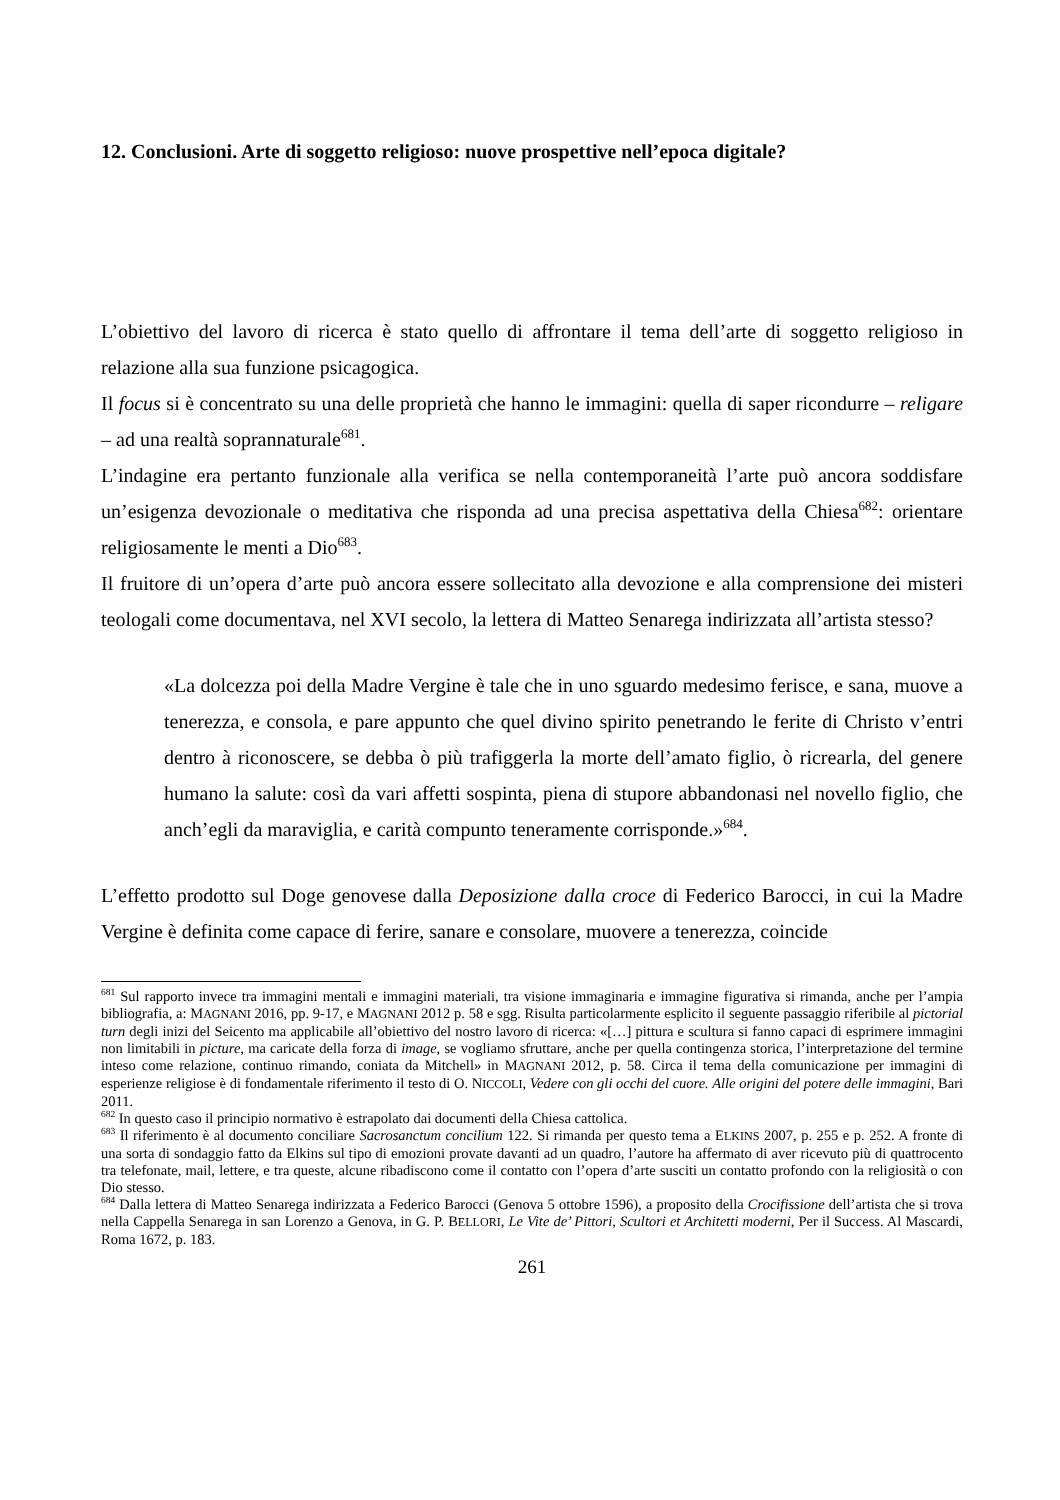12. Conclusioni. Arte di soggetto religioso: nuove prospettive nell’epoca digitale?
L’obiettivo del lavoro di ricerca è stato quello di affrontare il tema dell’arte di soggetto religioso in relazione alla sua funzione psicagogica.
Il focus si è concentrato su una delle proprietà che hanno le immagini: quella di saper ricondurre – religare – ad una realtà soprannaturale<sup>681</sup>.
L’indagine era pertanto funzionale alla verifica se nella contemporaneità l’arte può ancora soddisfare un’esigenza devozionale o meditativa che risponda ad una precisa aspettativa della Chiesa<sup>682</sup>: orientare religiosamente le menti a Dio<sup>683</sup>.
Il fruitore di un’opera d’arte può ancora essere sollecitato alla devozione e alla comprensione dei misteri teologali come documentava, nel XVI secolo, la lettera di Matteo Senarega indirizzata all’artista stesso?
«La dolcezza poi della Madre Vergine è tale che in uno sguardo medesimo ferisce, e sana, muove a tenerezza, e consola, e pare appunto che quel divino spirito penetrando le ferite di Christo v’entri dentro à riconoscere, se debba ò più trafiggerla la morte dell’amato figlio, ò ricrearla, del genere humano la salute: così da vari affetti sospinta, piena di stupore abbandonasi nel novello figlio, che anch’egli da maraviglia, e carità compunto teneramente corrisponde.»<sup>684</sup>.
L’effetto prodotto sul Doge genovese dalla Deposizione dalla croce di Federico Barocci, in cui la Madre Vergine è definita come capace di ferire, sanare e consolare, muovere a tenerezza, coincide
<sup>681</sup> Sul rapporto invece tra immagini mentali e immagini materiali, tra visione immaginaria e immagine figurativa si rimanda, anche per l’ampia bibliografia, a: MAGNANI 2016, pp. 9-17, e MAGNANI 2012 p. 58 e sgg. Risulta particolarmente esplicito il seguente passaggio riferibile al pictorial turn degli inizi del Seicento ma applicabile all’obiettivo del nostro lavoro di ricerca: «[…] pittura e scultura si fanno capaci di esprimere immagini non limitabili in picture, ma caricate della forza di image, se vogliamo sfruttare, anche per quella contingenza storica, l’interpretazione del termine inteso come relazione, continuo rimando, coniata da Mitchell» in MAGNANI 2012, p. 58. Circa il tema della comunicazione per immagini di esperienze religiose è di fondamentale riferimento il testo di O. NICCOLI, Vedere con gli occhi del cuore. Alle origini del potere delle immagini, Bari 2011.
<sup>682</sup> In questo caso il principio normativo è estrapolato dai documenti della Chiesa cattolica.
<sup>683</sup> Il riferimento è al documento conciliare Sacrosanctum concilium 122. Si rimanda per questo tema a ELKINS 2007, p. 255 e p. 252. A fronte di una sorta di sondaggio fatto da Elkins sul tipo di emozioni provate davanti ad un quadro, l’autore ha affermato di aver ricevuto più di quattrocento tra telefonate, mail, lettere, e tra queste, alcune ribadiscono come il contatto con l’opera d’arte susciti un contatto profondo con la religiosità o con Dio stesso.
<sup>684</sup> Dalla lettera di Matteo Senarega indirizzata a Federico Barocci (Genova 5 ottobre 1596), a proposito della Crocifissione dell’artista che si trova nella Cappella Senarega in san Lorenzo a Genova, in G. P. BELLORI, Le Vite de’ Pittori, Scultori et Architetti moderni, Per il Success. Al Mascardi, Roma 1672, p. 183.
261